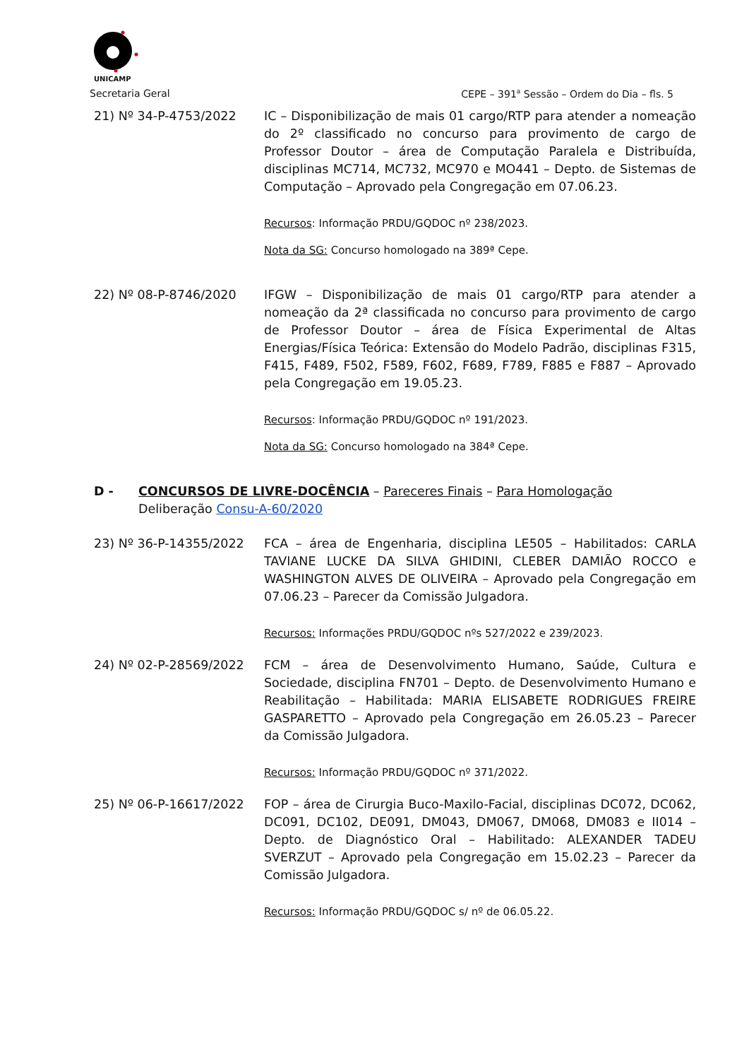UNICAMP
Secretaria Geral CEPE – 391<sup>a</sup> Sessão – Ordem do Dia – fls. 5
21) Nº 34-P-4753/2022 IC – Disponibilização de mais 01 cargo/RTP para atender a nomeação do 2º classificado no concurso para provimento de cargo de Professor Doutor – área de Computação Paralela e Distribuída, disciplinas MC714, MC732, MC970 e MO441 – Depto. de Sistemas de Computação – Aprovado pela Congregação em 07.06.23.
Recursos: Informação PRDU/GQDOC nº 238/2023.
Nota da SG: Concurso homologado na 389ª Cepe.
22) Nº 08-P-8746/2020 IFGW – Disponibilização de mais 01 cargo/RTP para atender a nomeação da 2ª classificada no concurso para provimento de cargo de Professor Doutor – área de Física Experimental de Altas Energias/Física Teórica: Extensão do Modelo Padrão, disciplinas F315, F415, F489, F502, F589, F602, F689, F789, F885 e F887 – Aprovado pela Congregação em 19.05.23.
Recursos: Informação PRDU/GQDOC nº 191/2023.
Nota da SG: Concurso homologado na 384ª Cepe.
D - CONCURSOS DE LIVRE-DOCÊNCIA – Pareceres Finais – Para Homologação
Deliberação Consu-A-60/2020
23) Nº 36-P-14355/2022 FCA – área de Engenharia, disciplina LE505 – Habilitados: CARLA TAVIANE LUCKE DA SILVA GHIDINI, CLEBER DAMIÃO ROCCO e WASHINGTON ALVES DE OLIVEIRA – Aprovado pela Congregação em 07.06.23 – Parecer da Comissão Julgadora.
Recursos: Informações PRDU/GQDOC nºs 527/2022 e 239/2023.
24) Nº 02-P-28569/2022 FCM – área de Desenvolvimento Humano, Saúde, Cultura e Sociedade, disciplina FN701 – Depto. de Desenvolvimento Humano e Reabilitação – Habilitada: MARIA ELISABETE RODRIGUES FREIRE GASPARETTO – Aprovado pela Congregação em 26.05.23 – Parecer da Comissão Julgadora.
Recursos: Informação PRDU/GQDOC nº 371/2022.
25) Nº 06-P-16617/2022 FOP – área de Cirurgia Buco-Maxilo-Facial, disciplinas DC072, DC062, DC091, DC102, DE091, DM043, DM067, DM068, DM083 e II014 – Depto. de Diagnóstico Oral – Habilitado: ALEXANDER TADEU SVERZUT – Aprovado pela Congregação em 15.02.23 – Parecer da Comissão Julgadora.
Recursos: Informação PRDU/GQDOC s/ nº de 06.05.22.